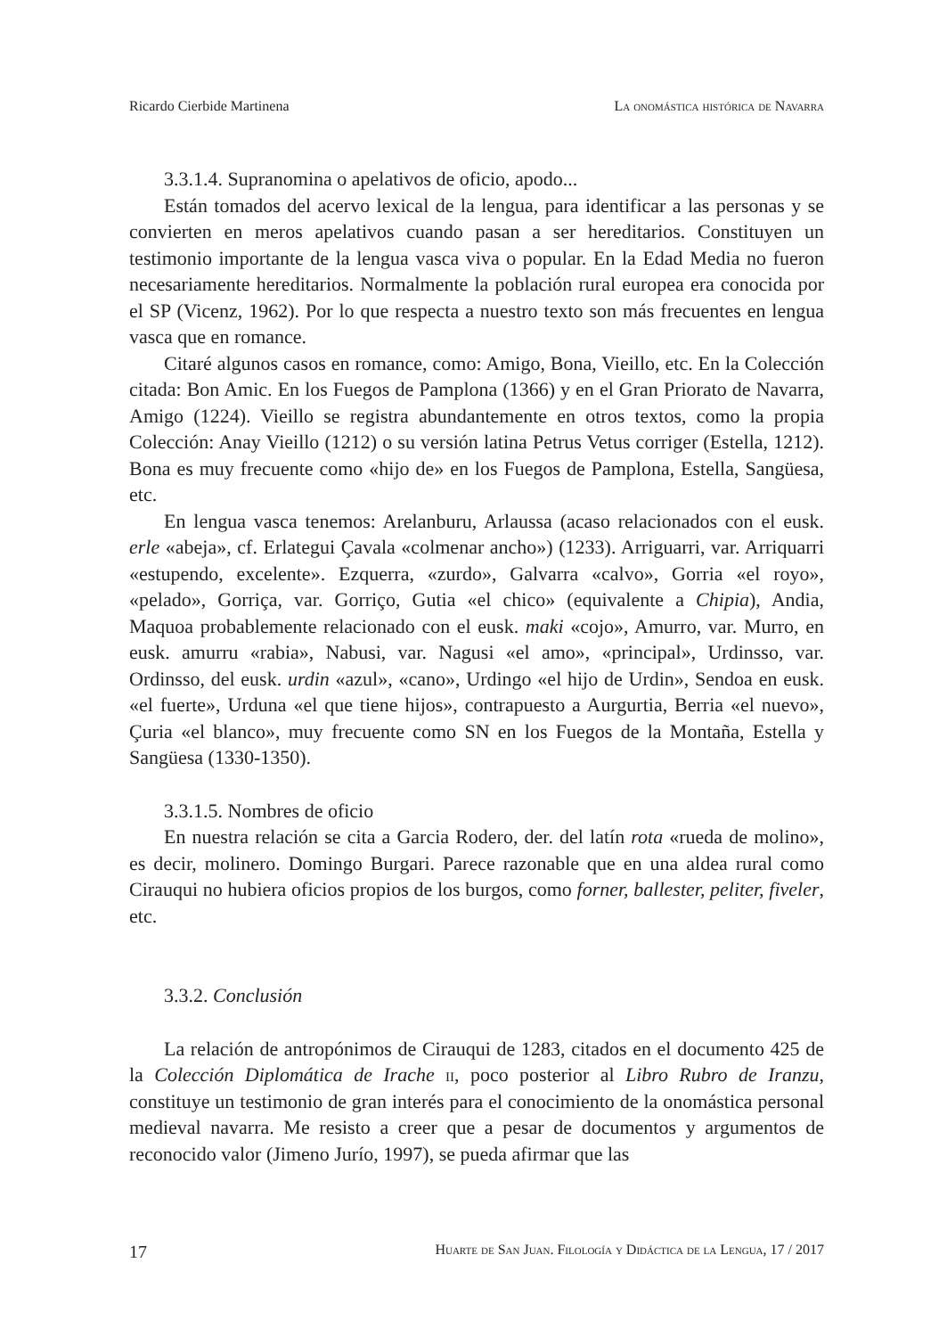Ricardo Cierbide Martinena La onomástica histórica de Navarra
3.3.1.4. Supranomina o apelativos de oficio, apodo...
Están tomados del acervo lexical de la lengua, para identificar a las personas y se convierten en meros apelativos cuando pasan a ser hereditarios. Constituyen un testimonio importante de la lengua vasca viva o popular. En la Edad Media no fueron necesariamente hereditarios. Normalmente la población rural europea era conocida por el SP (Vicenz, 1962). Por lo que respecta a nuestro texto son más frecuentes en lengua vasca que en romance.
Citaré algunos casos en romance, como: Amigo, Bona, Vieillo, etc. En la Colección citada: Bon Amic. En los Fuegos de Pamplona (1366) y en el Gran Priorato de Navarra, Amigo (1224). Vieillo se registra abundantemente en otros textos, como la propia Colección: Anay Vieillo (1212) o su versión latina Petrus Vetus corriger (Estella, 1212). Bona es muy frecuente como «hijo de» en los Fuegos de Pamplona, Estella, Sangüesa, etc.
En lengua vasca tenemos: Arelanburu, Arlaussa (acaso relacionados con el eusk. erle «abeja», cf. Erlategui Çavala «colmenar ancho») (1233). Arriguarri, var. Arriquarri «estupendo, excelente». Ezquerra, «zurdo», Galvarra «calvo», Gorria «el royo», «pelado», Gorriça, var. Gorriço, Gutia «el chico» (equivalente a Chipia), Andia, Maquoa probablemente relacionado con el eusk. maki «cojo», Amurro, var. Murro, en eusk. amurru «rabia», Nabusi, var. Nagusi «el amo», «principal», Urdinsso, var. Ordinsso, del eusk. urdin «azul», «cano», Urdingo «el hijo de Urdin», Sendoa en eusk. «el fuerte», Urduna «el que tiene hijos», contrapuesto a Aurgurtia, Berria «el nuevo», Çuria «el blanco», muy frecuente como SN en los Fuegos de la Montaña, Estella y Sangüesa (1330-1350).
3.3.1.5. Nombres de oficio
En nuestra relación se cita a Garcia Rodero, der. del latín rota «rueda de molino», es decir, molinero. Domingo Burgari. Parece razonable que en una aldea rural como Cirauqui no hubiera oficios propios de los burgos, como forner, ballester, peliter, fiveler, etc.
3.3.2. Conclusión
La relación de antropónimos de Cirauqui de 1283, citados en el documento 425 de la Colección Diplomática de Irache ii, poco posterior al Libro Rubro de Iranzu, constituye un testimonio de gran interés para el conocimiento de la onomástica personal medieval navarra. Me resisto a creer que a pesar de documentos y argumentos de reconocido valor (Jimeno Jurío, 1997), se pueda afirmar que las
17 Huarte de San Juan. Filología y Didáctica de la Lengua, 17 / 2017